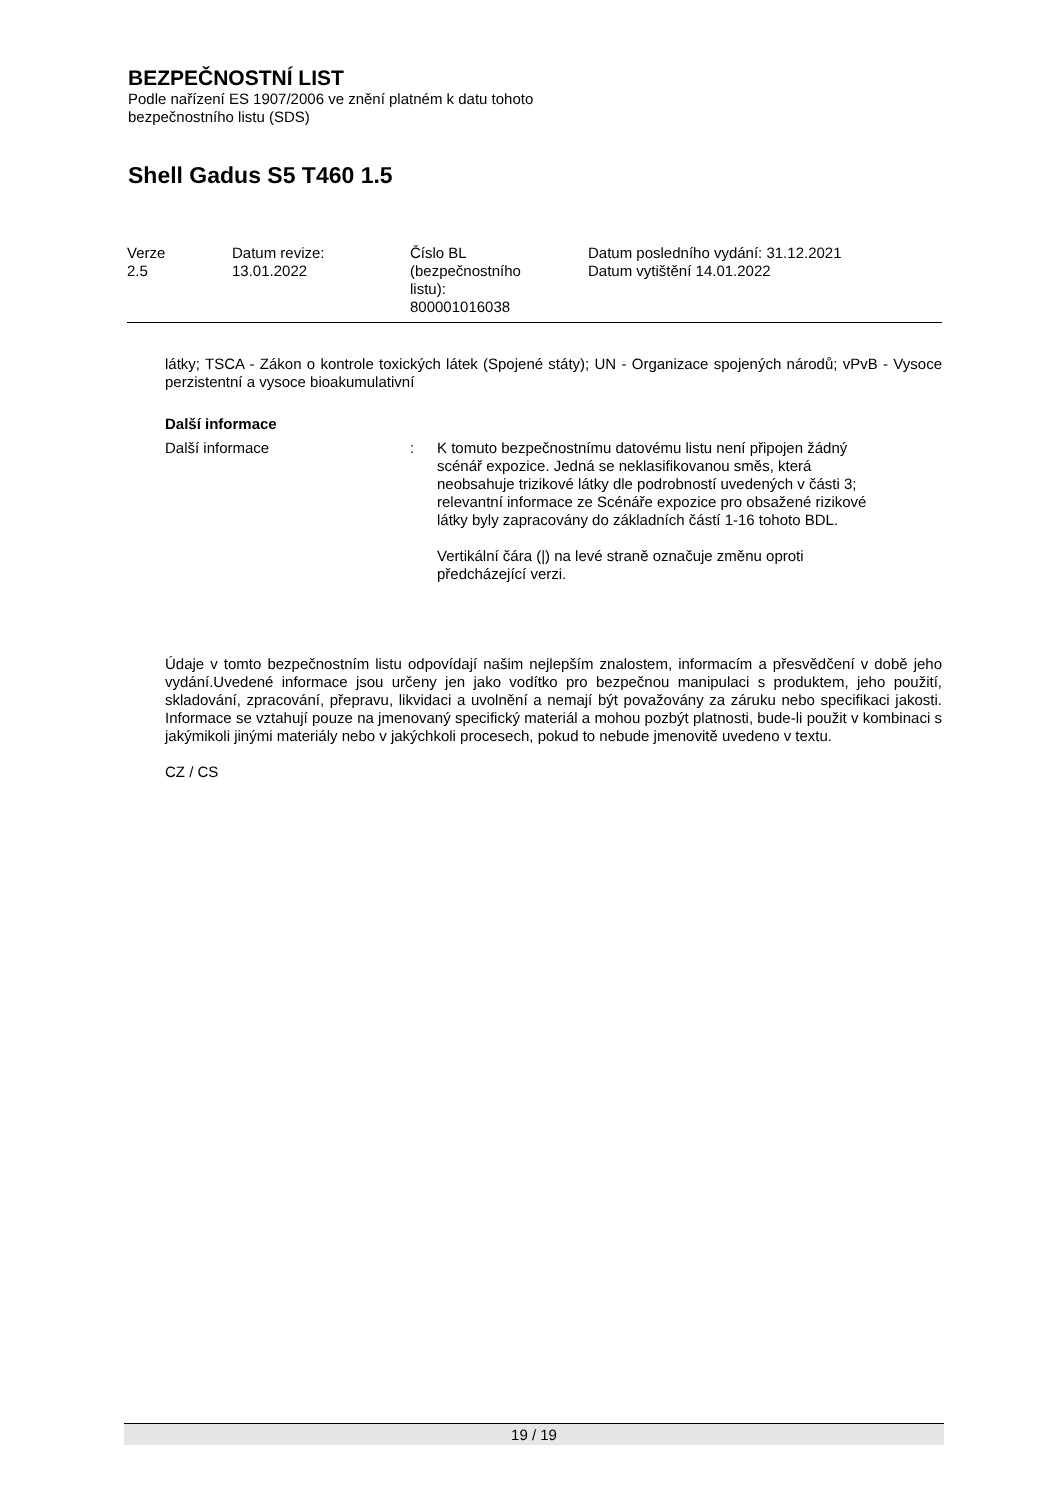BEZPEČNOSTNÍ LIST
Podle nařízení ES 1907/2006 ve znění platném k datu tohoto
bezpečnostního listu (SDS)
Shell Gadus S5 T460 1.5
| Verze 2.5 | Datum revize: 13.01.2022 | Číslo BL (bezpečnostního listu): 800001016038 | Datum posledního vydání: 31.12.2021 Datum vytištění 14.01.2022 |
látky; TSCA - Zákon o kontrole toxických látek (Spojené státy); UN - Organizace spojených národů; vPvB - Vysoce perzistentní a vysoce bioakumulativní
Další informace
Další informace : K tomuto bezpečnostnímu datovému listu není připojen žádný scénář expozice. Jedná se neklasifikovanou směs, která neobsahuje trizikové látky dle podrobností uvedených v části 3; relevantní informace ze Scénáře expozice pro obsažené rizikové látky byly zapracovány do základních částí 1-16 tohoto BDL.
Vertikální čára (|) na levé straně označuje změnu oproti předcházející verzi.
Údaje v tomto bezpečnostním listu odpovídají našim nejlepším znalostem, informacím a přesvědčení v době jeho vydání.Uvedené informace jsou určeny jen jako vodítko pro bezpečnou manipulaci s produktem, jeho použití, skladování, zpracování, přepravu, likvidaci a uvolnění a nemají být považovány za záruku nebo specifikaci jakosti. Informace se vztahují pouze na jmenovaný specifický materiál a mohou pozbýt platnosti, bude-li použit v kombinaci s jakýmikoli jinými materiály nebo v jakýchkoli procesech, pokud to nebude jmenovitě uvedeno v textu.
CZ / CS
19 / 19